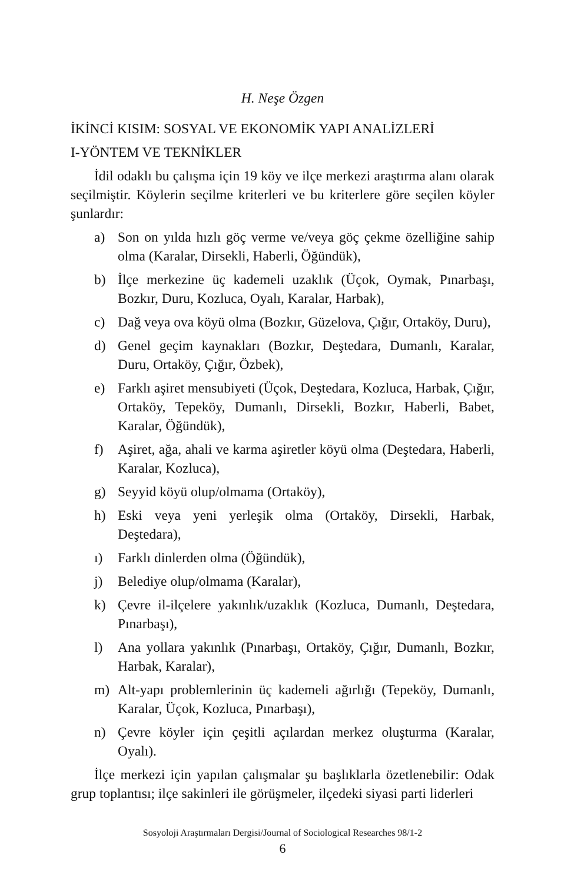H. Neşe Özgen
İKİNCİ KISIM: SOSYAL VE EKONOMİK YAPI ANALİZLERİ
I-YÖNTEM VE TEKNİKLER
İdil odaklı bu çalışma için 19 köy ve ilçe merkezi araştırma alanı olarak seçilmiştir. Köylerin seçilme kriterleri ve bu kriterlere göre seçilen köyler şunlardır:
a) Son on yılda hızlı göç verme ve/veya göç çekme özelliğine sahip olma (Karalar, Dirsekli, Haberli, Öğündük),
b) İlçe merkezine üç kademeli uzaklık (Üçok, Oymak, Pınarbaşı, Bozkır, Duru, Kozluca, Oyalı, Karalar, Harbak),
c) Dağ veya ova köyü olma (Bozkır, Güzelova, Çığır, Ortaköy, Duru),
d) Genel geçim kaynakları (Bozkır, Deştedara, Dumanlı, Karalar, Duru, Ortaköy, Çığır, Özbek),
e) Farklı aşiret mensubiyeti (Üçok, Deştedara, Kozluca, Harbak, Çığır, Ortaköy, Tepeköy, Dumanlı, Dirsekli, Bozkır, Haberli, Babet, Karalar, Öğündük),
f) Aşiret, ağa, ahali ve karma aşiretler köyü olma (Deştedara, Haberli, Karalar, Kozluca),
g) Seyyid köyü olup/olmama (Ortaköy),
h) Eski veya yeni yerleşik olma (Ortaköy, Dirsekli, Harbak, Deştedara),
ı) Farklı dinlerden olma (Öğündük),
j) Belediye olup/olmama (Karalar),
k) Çevre il-ilçelere yakınlık/uzaklık (Kozluca, Dumanlı, Deştedara, Pınarbaşı),
l) Ana yollara yakınlık (Pınarbaşı, Ortaköy, Çığır, Dumanlı, Bozkır, Harbak, Karalar),
m) Alt-yapı problemlerinin üç kademeli ağırlığı (Tepeköy, Dumanlı, Karalar, Üçok, Kozluca, Pınarbaşı),
n) Çevre köyler için çeşitli açılardan merkez oluşturma (Karalar, Oyalı).
İlçe merkezi için yapılan çalışmalar şu başlıklarla özetlenebilir: Odak grup toplantısı; ilçe sakinleri ile görüşmeler, ilçedeki siyasi parti liderleri
Sosyoloji Araştırmaları Dergisi/Journal of Sociological Researches 98/1-2
6